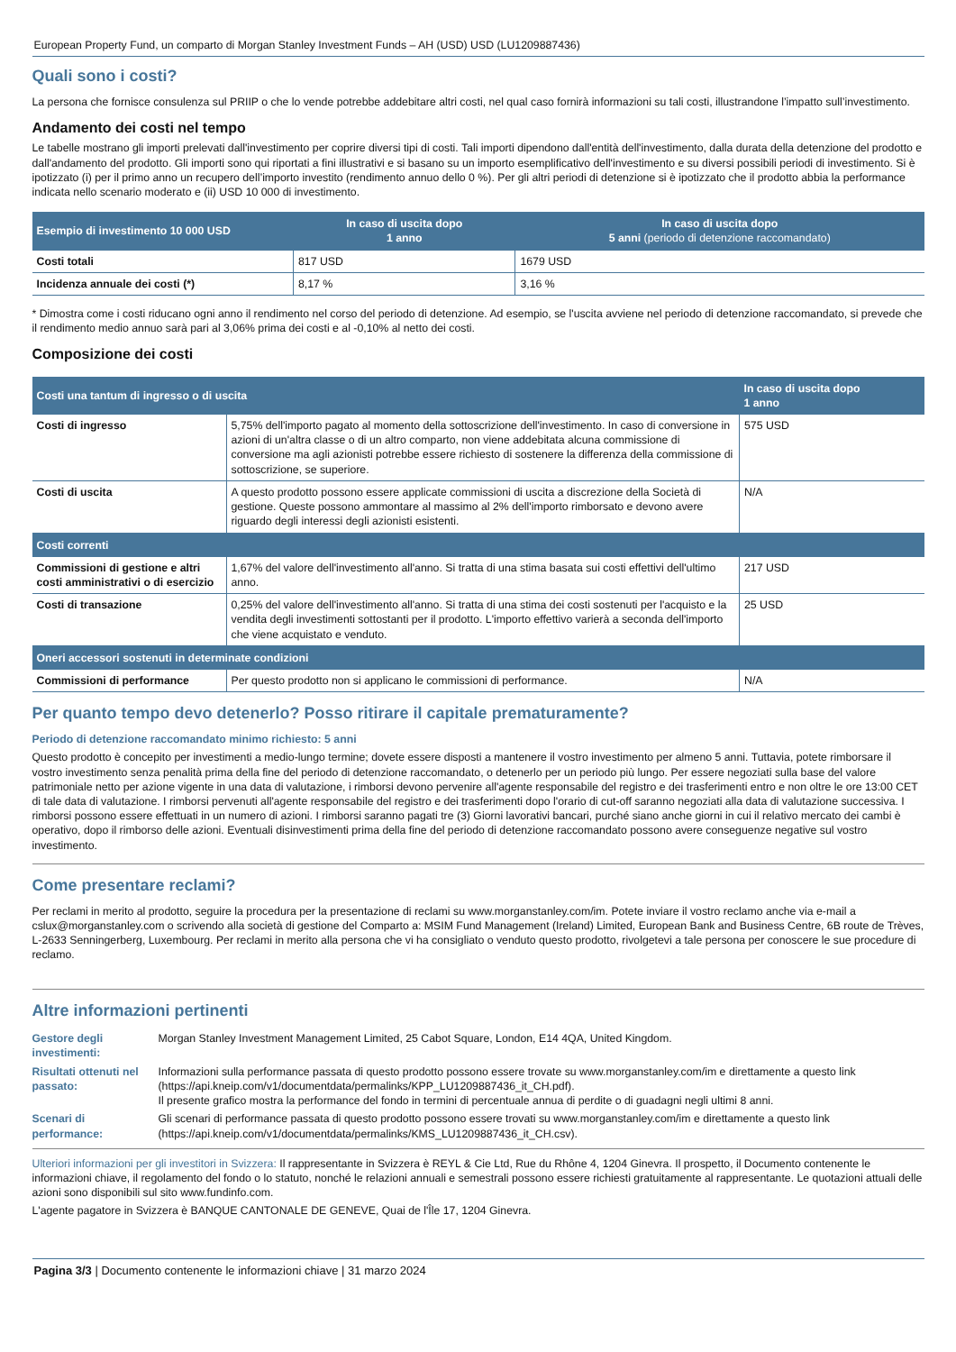European Property Fund, un comparto di Morgan Stanley Investment Funds – AH (USD) USD (LU1209887436)
Quali sono i costi?
La persona che fornisce consulenza sul PRIIP o che lo vende potrebbe addebitare altri costi, nel qual caso fornirà informazioni su tali costi, illustrandone l’impatto sull’investimento.
Andamento dei costi nel tempo
Le tabelle mostrano gli importi prelevati dall'investimento per coprire diversi tipi di costi. Tali importi dipendono dall'entità dell'investimento, dalla durata della detenzione del prodotto e dall'andamento del prodotto. Gli importi sono qui riportati a fini illustrativi e si basano su un importo esemplificativo dell'investimento e su diversi possibili periodi di investimento. Si è ipotizzato (i) per il primo anno un recupero dell’importo investito (rendimento annuo dello 0 %). Per gli altri periodi di detenzione si è ipotizzato che il prodotto abbia la performance indicata nello scenario moderato e (ii) USD 10 000 di investimento.
| Esempio di investimento 10 000 USD | In caso di uscita dopo 1 anno | In caso di uscita dopo 5 anni (periodo di detenzione raccomandato) |
| --- | --- | --- |
| Costi totali | 817 USD | 1679 USD |
| Incidenza annuale dei costi (*) | 8,17 % | 3,16 % |
* Dimostra come i costi riducano ogni anno il rendimento nel corso del periodo di detenzione. Ad esempio, se l'uscita avviene nel periodo di detenzione raccomandato, si prevede che il rendimento medio annuo sarà pari al 3,06% prima dei costi e al -0,10% al netto dei costi.
Composizione dei costi
| Costi una tantum di ingresso o di uscita | | In caso di uscita dopo 1 anno |
| --- | --- | --- |
| Costi di ingresso | 5,75% dell'importo pagato al momento della sottoscrizione dell'investimento. In caso di conversione in azioni di un'altra classe o di un altro comparto, non viene addebitata alcuna commissione di conversione ma agli azionisti potrebbe essere richiesto di sostenere la differenza della commissione di sottoscrizione, se superiore. | 575 USD |
| Costi di uscita | A questo prodotto possono essere applicate commissioni di uscita a discrezione della Società di gestione. Queste possono ammontare al massimo al 2% dell'importo rimborsato e devono avere riguardo degli interessi degli azionisti esistenti. | N/A |
| Costi correnti | | |
| Commissioni di gestione e altri costi amministrativi o di esercizio | 1,67% del valore dell'investimento all'anno. Si tratta di una stima basata sui costi effettivi dell'ultimo anno. | 217 USD |
| Costi di transazione | 0,25% del valore dell'investimento all'anno. Si tratta di una stima dei costi sostenuti per l'acquisto e la vendita degli investimenti sottostanti per il prodotto. L'importo effettivo varierà a seconda dell'importo che viene acquistato e venduto. | 25 USD |
| Oneri accessori sostenuti in determinate condizioni | | |
| Commissioni di performance | Per questo prodotto non si applicano le commissioni di performance. | N/A |
Per quanto tempo devo detenerlo? Posso ritirare il capitale prematuramente?
Periodo di detenzione raccomandato minimo richiesto: 5 anni
Questo prodotto è concepito per investimenti a medio-lungo termine; dovete essere disposti a mantenere il vostro investimento per almeno 5 anni. Tuttavia, potete rimborsare il vostro investimento senza penalità prima della fine del periodo di detenzione raccomandato, o detenerlo per un periodo più lungo. Per essere negoziati sulla base del valore patrimoniale netto per azione vigente in una data di valutazione, i rimborsi devono pervenire all'agente responsabile del registro e dei trasferimenti entro e non oltre le ore 13:00 CET di tale data di valutazione. I rimborsi pervenuti all'agente responsabile del registro e dei trasferimenti dopo l'orario di cut-off saranno negoziati alla data di valutazione successiva. I rimborsi possono essere effettuati in un numero di azioni. I rimborsi saranno pagati tre (3) Giorni lavorativi bancari, purché siano anche giorni in cui il relativo mercato dei cambi è operativo, dopo il rimborso delle azioni. Eventuali disinvestimenti prima della fine del periodo di detenzione raccomandato possono avere conseguenze negative sul vostro investimento.
Come presentare reclami?
Per reclami in merito al prodotto, seguire la procedura per la presentazione di reclami su www.morganstanley.com/im. Potete inviare il vostro reclamo anche via e-mail a cslux@morganstanley.com o scrivendo alla società di gestione del Comparto a: MSIM Fund Management (Ireland) Limited, European Bank and Business Centre, 6B route de Trèves, L-2633 Senningerberg, Luxembourg. Per reclami in merito alla persona che vi ha consigliato o venduto questo prodotto, rivolgetevi a tale persona per conoscere le sue procedure di reclamo.
Altre informazioni pertinenti
| Gestore degli investimenti: | Morgan Stanley Investment Management Limited, 25 Cabot Square, London, E14 4QA, United Kingdom. |
| Risultati ottenuti nel passato: | Informazioni sulla performance passata di questo prodotto possono essere trovate su www.morganstanley.com/im e direttamente a questo link (https://api.kneip.com/v1/documentdata/permalinks/KPP_LU1209887436_it_CH.pdf). Il presente grafico mostra la performance del fondo in termini di percentuale annua di perdite o di guadagni negli ultimi 8 anni. |
| Scenari di performance: | Gli scenari di performance passata di questo prodotto possono essere trovati su www.morganstanley.com/im e direttamente a questo link (https://api.kneip.com/v1/documentdata/permalinks/KMS_LU1209887436_it_CH.csv). |
Ulteriori informazioni per gli investitori in Svizzera: Il rappresentante in Svizzera è REYL & Cie Ltd, Rue du Rhône 4, 1204 Ginevra. Il prospetto, il Documento contenente le informazioni chiave, il regolamento del fondo o lo statuto, nonché le relazioni annuali e semestrali possono essere richiesti gratuitamente al rappresentante. Le quotazioni attuali delle azioni sono disponibili sul sito www.fundinfo.com.
L'agente pagatore in Svizzera è BANQUE CANTONALE DE GENEVE, Quai de l'Île 17, 1204 Ginevra.
Pagina 3/3 | Documento contenente le informazioni chiave | 31 marzo 2024